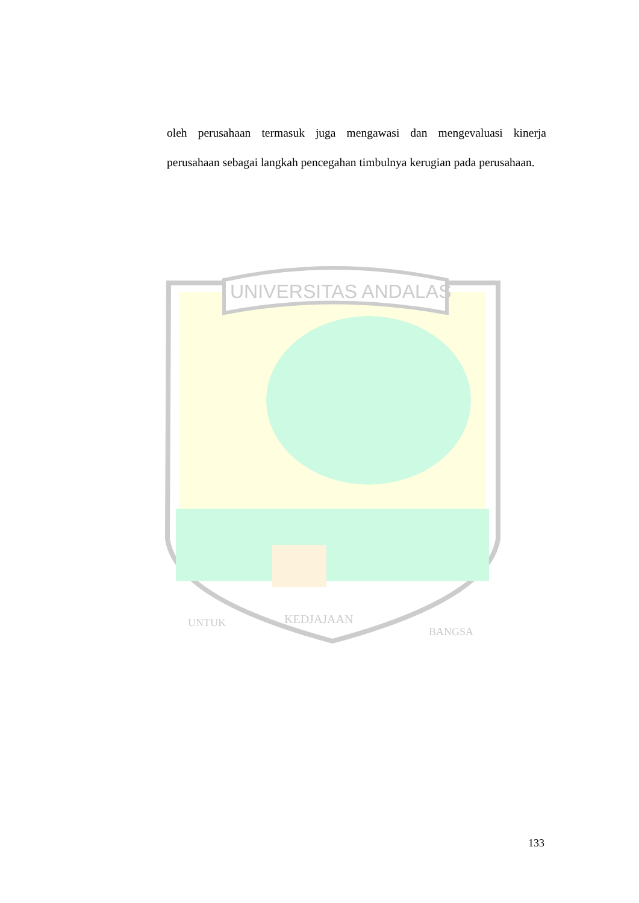oleh perusahaan termasuk juga mengawasi dan mengevaluasi kinerja perusahaan sebagai langkah pencegahan timbulnya kerugian pada perusahaan.
UNIVERSITAS ANDALAS
KEDJAJAAN
UNTUK
BANGSA
133